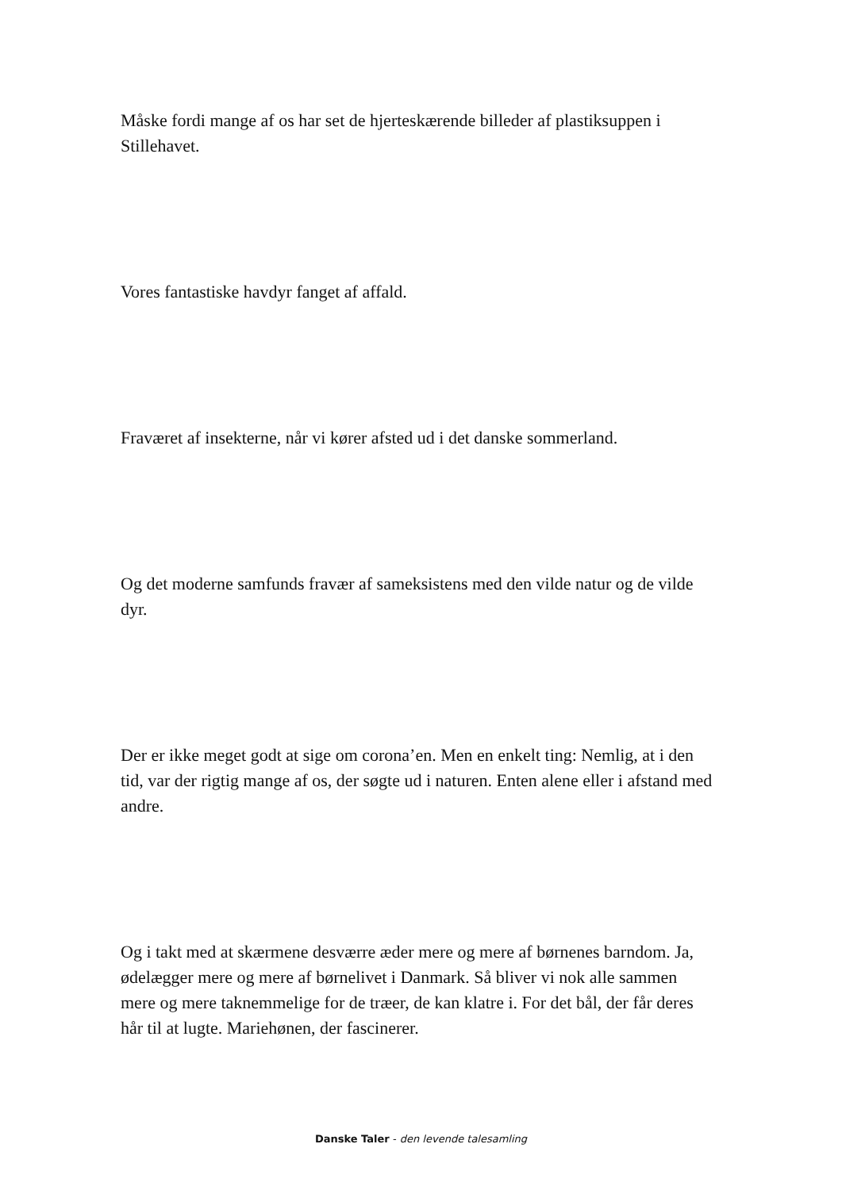Måske fordi mange af os har set de hjerteskærende billeder af plastiksuppen i Stillehavet.
Vores fantastiske havdyr fanget af affald.
Fraværet af insekterne, når vi kører afsted ud i det danske sommerland.
Og det moderne samfunds fravær af sameksistens med den vilde natur og de vilde dyr.
Der er ikke meget godt at sige om corona’en. Men en enkelt ting: Nemlig, at i den tid, var der rigtig mange af os, der søgte ud i naturen. Enten alene eller i afstand med andre.
Og i takt med at skærmene desværre æder mere og mere af børnenes barndom. Ja, ødelægger mere og mere af børnelivet i Danmark. Så bliver vi nok alle sammen mere og mere taknemmelige for de træer, de kan klatre i. For det bål, der får deres hår til at lugte. Mariehønen, der fascinerer.
Danske Taler - den levende talesamling